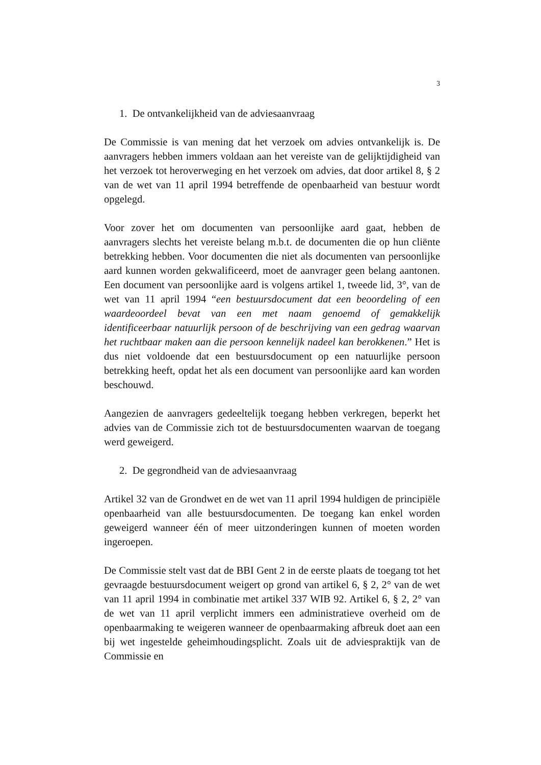3
1. De ontvankelijkheid van de adviesaanvraag
De Commissie is van mening dat het verzoek om advies ontvankelijk is. De aanvragers hebben immers voldaan aan het vereiste van de gelijktijdigheid van het verzoek tot heroverweging en het verzoek om advies, dat door artikel 8, § 2 van de wet van 11 april 1994 betreffende de openbaarheid van bestuur wordt opgelegd.
Voor zover het om documenten van persoonlijke aard gaat, hebben de aanvragers slechts het vereiste belang m.b.t. de documenten die op hun cliënte betrekking hebben. Voor documenten die niet als documenten van persoonlijke aard kunnen worden gekwalificeerd, moet de aanvrager geen belang aantonen. Een document van persoonlijke aard is volgens artikel 1, tweede lid, 3°, van de wet van 11 april 1994 “een bestuursdocument dat een beoordeling of een waardeoordeel bevat van een met naam genoemd of gemakkelijk identificeerbaar natuurlijk persoon of de beschrijving van een gedrag waarvan het ruchtbaar maken aan die persoon kennelijk nadeel kan berokkenen.” Het is dus niet voldoende dat een bestuursdocument op een natuurlijke persoon betrekking heeft, opdat het als een document van persoonlijke aard kan worden beschouwd.
Aangezien de aanvragers gedeeltelijk toegang hebben verkregen, beperkt het advies van de Commissie zich tot de bestuursdocumenten waarvan de toegang werd geweigerd.
2. De gegrondheid van de adviesaanvraag
Artikel 32 van de Grondwet en de wet van 11 april 1994 huldigen de principiële openbaarheid van alle bestuursdocumenten. De toegang kan enkel worden geweigerd wanneer één of meer uitzonderingen kunnen of moeten worden ingeroepen.
De Commissie stelt vast dat de BBI Gent 2 in de eerste plaats de toegang tot het gevraagde bestuursdocument weigert op grond van artikel 6, § 2, 2° van de wet van 11 april 1994 in combinatie met artikel 337 WIB 92. Artikel 6, § 2, 2° van de wet van 11 april verplicht immers een administratieve overheid om de openbaarmaking te weigeren wanneer de openbaarmaking afbreuk doet aan een bij wet ingestelde geheimhoudingsplicht. Zoals uit de adviespraktijk van de Commissie en